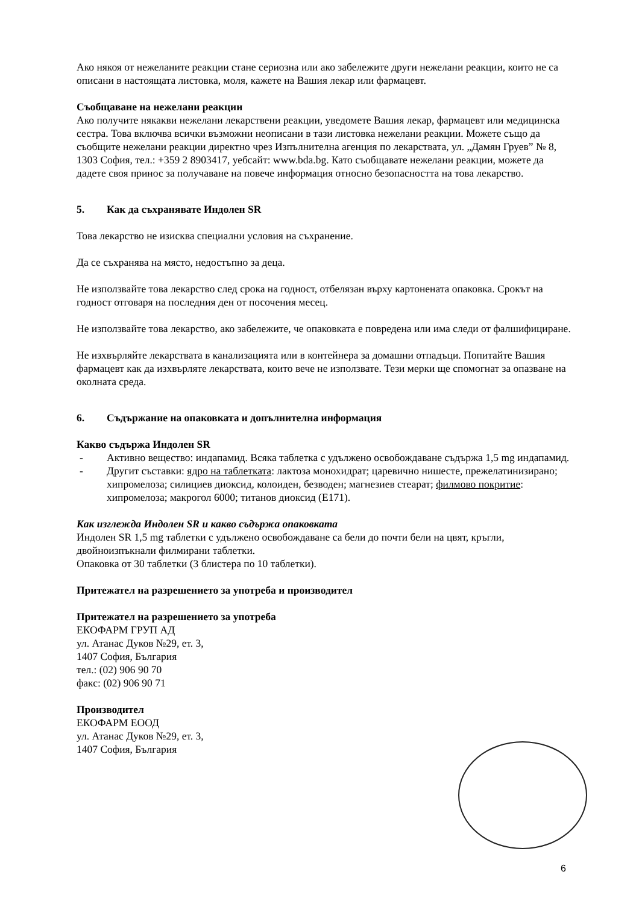Ако някоя от нежеланите реакции стане сериозна или ако забележите други нежелани реакции, които не са описани в настоящата листовка, моля, кажете на Вашия лекар или фармацевт.
Съобщаване на нежелани реакции
Ако получите някакви нежелани лекарствени реакции, уведомете Вашия лекар, фармацевт или медицинска сестра. Това включва всички възможни неописани в тази листовка нежелани реакции. Можете също да съобщите нежелани реакции директно чрез Изпълнителна агенция по лекарствата, ул. „Дамян Груев” № 8, 1303 София, тел.: +359 2 8903417, уебсайт: www.bda.bg. Като съобщавате нежелани реакции, можете да дадете своя принос за получаване на повече информация относно безопасността на това лекарство.
5. Как да съхранявате Индолен SR
Това лекарство не изисква специални условия на съхранение.
Да се съхранява на място, недостъпно за деца.
Не използвайте това лекарство след срока на годност, отбелязан върху картонената опаковка. Срокът на годност отговаря на последния ден от посочения месец.
Не използвайте това лекарство, ако забележите, че опаковката е повредена или има следи от фалшифициране.
Не изхвърляйте лекарствата в канализацията или в контейнера за домашни отпадъци. Попитайте Вашия фармацевт как да изхвърляте лекарствата, които вече не използвате. Тези мерки ще спомогнат за опазване на околната среда.
6. Съдържание на опаковката и допълнителна информация
Какво съдържа Индолен SR
- Активно вещество: индапамид. Всяка таблетка с удължено освобождаване съдържа 1,5 mg индапамид.
- Другит съставки: ядро на таблетката: лактоза монохидрат; царевично нишесте, прежелатинизирано; хипромелоза; силициев диоксид, колоиден, безводен; магнезиев стеарат; филмово покритие: хипромелоза; макрогол 6000; титанов диоксид (E171).
Как изглежда Индолен SR и какво съдържа опаковката
Индолен SR 1,5 mg таблетки с удължено освобождаване са бели до почти бели на цвят, кръгли, двойноизпъкнали филмирани таблетки.
Опаковка от 30 таблетки (3 блистера по 10 таблетки).
Притежател на разрешението за употреба и производител
Притежател на разрешението за употреба
ЕКОФАРМ ГРУП АД
ул. Атанас Дуков №29, ет. 3,
1407 София, България
тел.: (02) 906 90 70
факс: (02) 906 90 71
Производител
ЕКОФАРМ ЕООД
ул. Атанас Дуков №29, ет. 3,
1407 София, България
6